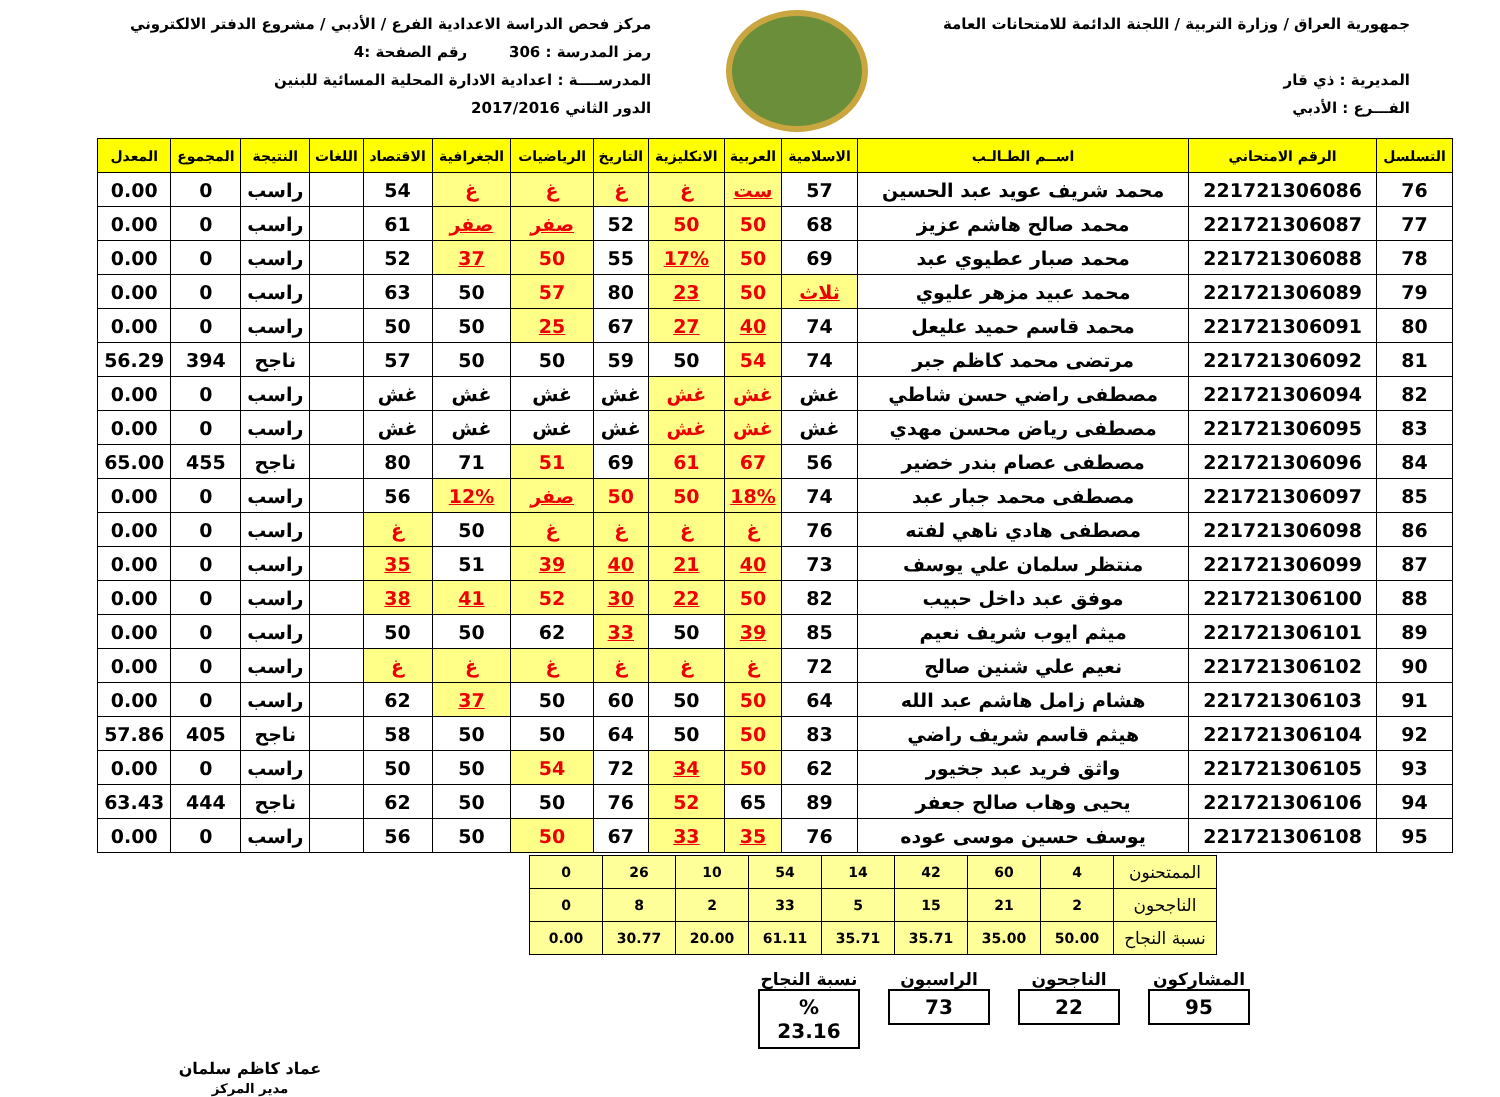جمهورية العراق / وزارة التربية / اللجنة الدائمة للامتحانات العامة
المديرية : ذي قار
الفـــرع : الأدبي
مركز فحص الدراسة الاعدادية الفرع / الأدبي / مشروع الدفتر الالكتروني
رمز المدرسة : 306 رقم الصفحة :4
المدرســــة : اعدادية الادارة المحلية المسائية للبنين
الدور الثاني 2017/2016
| التسلسل | الرقم الامتحاني | اســم الطـالـب | الاسلامية | العربية | الانكليزية | التاريخ | الرياضيات | الجغرافية | الاقتصاد | اللغات | النتيجة | المجموع | المعدل |
| --- | --- | --- | --- | --- | --- | --- | --- | --- | --- | --- | --- | --- | --- |
| 76 | 221721306086 | محمد شريف عويد عبد الحسين | 57 | ست | غ | غ | غ | غ | 54 | | راسب | 0 | 0.00 |
| 77 | 221721306087 | محمد صالح هاشم عزيز | 68 | 50 | 50 | 52 | صفر | صفر | 61 | | راسب | 0 | 0.00 |
| 78 | 221721306088 | محمد صبار عطيوي عبد | 69 | 50 | 17% | 55 | 50 | 37 | 52 | | راسب | 0 | 0.00 |
| 79 | 221721306089 | محمد عبيد مزهر عليوي | ثلاث | 50 | 23 | 80 | 57 | 50 | 63 | | راسب | 0 | 0.00 |
| 80 | 221721306091 | محمد قاسم حميد عليعل | 74 | 40 | 27 | 67 | 25 | 50 | 50 | | راسب | 0 | 0.00 |
| 81 | 221721306092 | مرتضى محمد كاظم جبر | 74 | 54 | 50 | 59 | 50 | 50 | 57 | | ناجح | 394 | 56.29 |
| 82 | 221721306094 | مصطفى راضي حسن شاطي | غش | غش | غش | غش | غش | غش | غش | | راسب | 0 | 0.00 |
| 83 | 221721306095 | مصطفى رياض محسن مهدي | غش | غش | غش | غش | غش | غش | غش | | راسب | 0 | 0.00 |
| 84 | 221721306096 | مصطفى عصام بندر خضير | 56 | 67 | 61 | 69 | 51 | 71 | 80 | | ناجح | 455 | 65.00 |
| 85 | 221721306097 | مصطفى محمد جبار عبد | 74 | 18% | 50 | 50 | صفر | 12% | 56 | | راسب | 0 | 0.00 |
| 86 | 221721306098 | مصطفى هادي ناهي لفته | 76 | غ | غ | غ | غ | 50 | غ | | راسب | 0 | 0.00 |
| 87 | 221721306099 | منتظر سلمان علي يوسف | 73 | 40 | 21 | 40 | 39 | 51 | 35 | | راسب | 0 | 0.00 |
| 88 | 221721306100 | موفق عبد داخل حبيب | 82 | 50 | 22 | 30 | 52 | 41 | 38 | | راسب | 0 | 0.00 |
| 89 | 221721306101 | ميثم ايوب شريف نعيم | 85 | 39 | 50 | 33 | 62 | 50 | 50 | | راسب | 0 | 0.00 |
| 90 | 221721306102 | نعيم علي شنين صالح | 72 | غ | غ | غ | غ | غ | غ | | راسب | 0 | 0.00 |
| 91 | 221721306103 | هشام زامل هاشم عبد الله | 64 | 50 | 50 | 60 | 50 | 37 | 62 | | راسب | 0 | 0.00 |
| 92 | 221721306104 | هيثم قاسم شريف راضي | 83 | 50 | 50 | 64 | 50 | 50 | 58 | | ناجح | 405 | 57.86 |
| 93 | 221721306105 | واثق فريد عبد جخيور | 62 | 50 | 34 | 72 | 54 | 50 | 50 | | راسب | 0 | 0.00 |
| 94 | 221721306106 | يحيى وهاب صالح جعفر | 89 | 65 | 52 | 76 | 50 | 50 | 62 | | ناجح | 444 | 63.43 |
| 95 | 221721306108 | يوسف حسين موسى عوده | 76 | 35 | 33 | 67 | 50 | 50 | 56 | | راسب | 0 | 0.00 |
| الممتحنون | 4 | 60 | 42 | 14 | 54 | 10 | 26 | 0 |
| الناجحون | 2 | 21 | 15 | 5 | 33 | 2 | 8 | 0 |
| نسبة النجاح | 50.00 | 35.00 | 35.71 | 35.71 | 61.11 | 20.00 | 30.77 | 0.00 |
المشاركون
95
الناجحون
22
الراسبون
73
نسبة النجاح% 23.16
عماد كاظم سلمان
مدير المركز